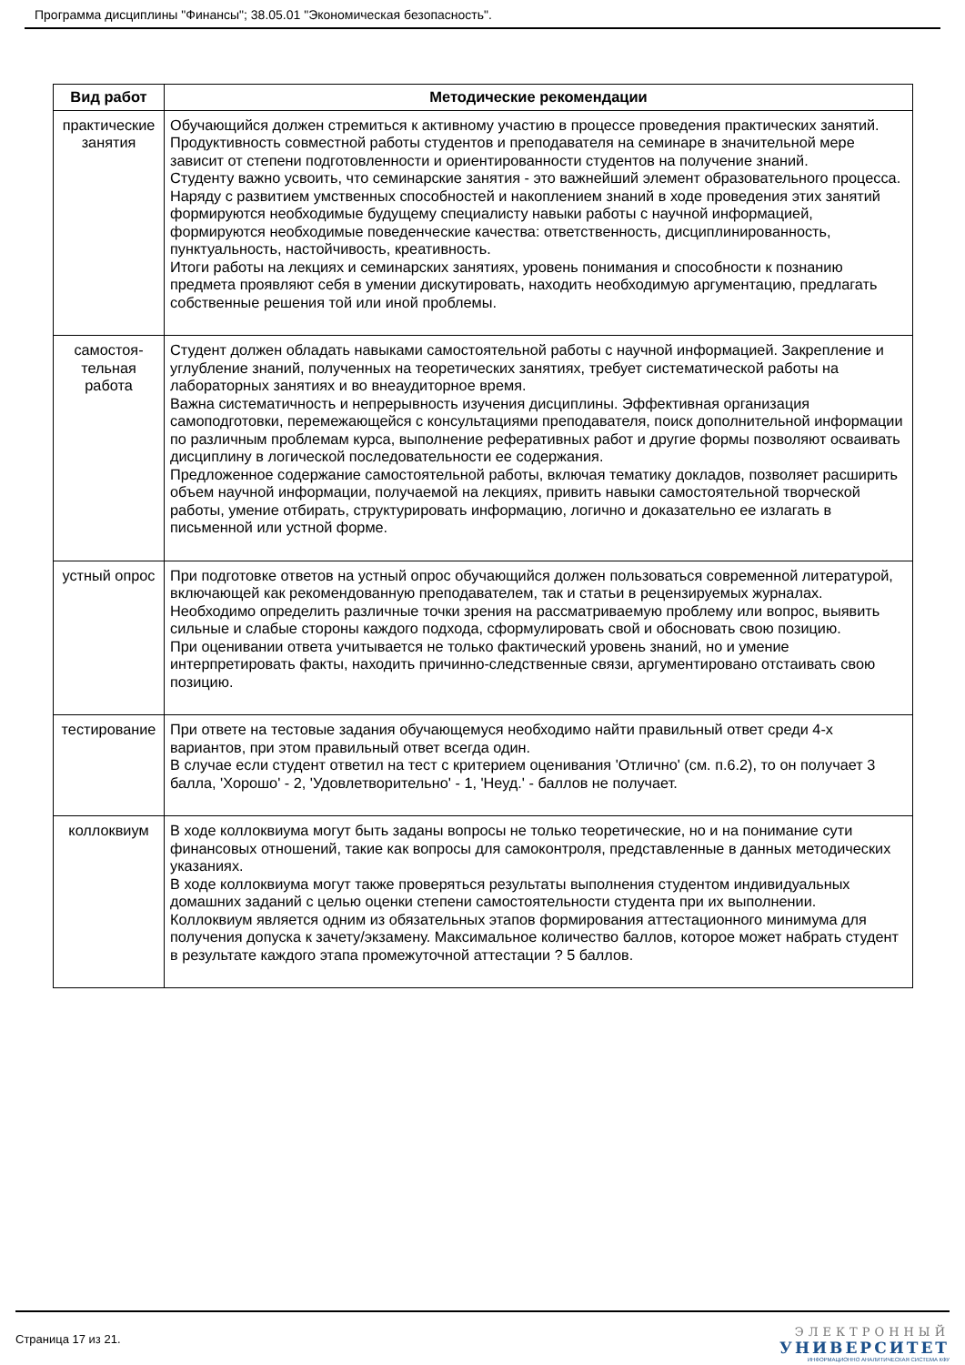Программа дисциплины "Финансы"; 38.05.01 "Экономическая безопасность".
| Вид работ | Методические рекомендации |
| --- | --- |
| практические занятия | Обучающийся должен стремиться к активному участию в процессе проведения практических занятий. Продуктивность совместной работы студентов и преподавателя на семинаре в значительной мере зависит от степени подготовленности и ориентированности студентов на получение знаний. Студенту важно усвоить, что семинарские занятия - это важнейший элемент образовательного процесса. Наряду с развитием умственных способностей и накоплением знаний в ходе проведения этих занятий формируются необходимые будущему специалисту навыки работы с научной информацией, формируются необходимые поведенческие качества: ответственность, дисциплинированность, пунктуальность, настойчивость, креативность. Итоги работы на лекциях и семинарских занятиях, уровень понимания и способности к познанию предмета проявляют себя в умении дискутировать, находить необходимую аргументацию, предлагать собственные решения той или иной проблемы. |
| самостоя-тельная работа | Студент должен обладать навыками самостоятельной работы с научной информацией. Закрепление и углубление знаний, полученных на теоретических занятиях, требует систематической работы на лабораторных занятиях и во внеаудиторное время. Важна систематичность и непрерывность изучения дисциплины. Эффективная организация самоподготовки, перемежающейся с консультациями преподавателя, поиск дополнительной информации по различным проблемам курса, выполнение реферативных работ и другие формы позволяют осваивать дисциплину в логической последовательности ее содержания. Предложенное содержание самостоятельной работы, включая тематику докладов, позволяет расширить объем научной информации, получаемой на лекциях, привить навыки самостоятельной творческой работы, умение отбирать, структурировать информацию, логично и доказательно ее излагать в письменной или устной форме. |
| устный опрос | При подготовке ответов на устный опрос обучающийся должен пользоваться современной литературой, включающей как рекомендованную преподавателем, так и статьи в рецензируемых журналах. Необходимо определить различные точки зрения на рассматриваемую проблему или вопрос, выявить сильные и слабые стороны каждого подхода, сформулировать свой и обосновать свою позицию. При оценивании ответа учитывается не только фактический уровень знаний, но и умение интерпретировать факты, находить причинно-следственные связи, аргументировано отстаивать свою позицию. |
| тестирование | При ответе на тестовые задания обучающемуся необходимо найти правильный ответ среди 4-х вариантов, при этом правильный ответ всегда один. В случае если студент ответил на тест с критерием оценивания 'Отлично' (см. п.6.2), то он получает 3 балла, 'Хорошо' - 2, 'Удовлетворительно' - 1, 'Неуд.' - баллов не получает. |
| коллоквиум | В ходе коллоквиума могут быть заданы вопросы не только теоретические, но и на понимание сути финансовых отношений, такие как вопросы для самоконтроля, представленные в данных методических указаниях. В ходе коллоквиума могут также проверяться результаты выполнения студентом индивидуальных домашних заданий с целью оценки степени самостоятельности студента при их выполнении. Коллоквиум является одним из обязательных этапов формирования аттестационного минимума для получения допуска к зачету/экзамену. Максимальное количество баллов, которое может набрать студент в результате каждого этапа промежуточной аттестации ? 5 баллов. |
Страница 17 из 21.
ЭЛЕКТРОННЫЙ
УНИВЕРСИТЕТ
ИНФОРМАЦИОННО АНАЛИТИЧЕСКАЯ СИСТЕМА КФУ